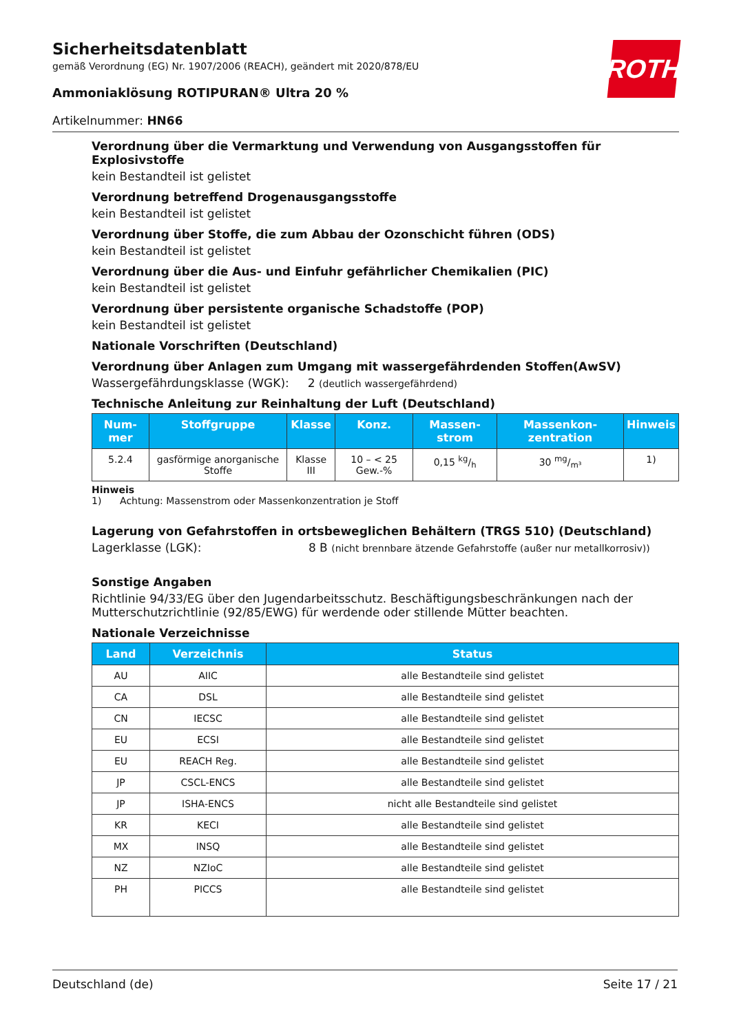ROTH
Sicherheitsdatenblatt
gemäß Verordnung (EG) Nr. 1907/2006 (REACH), geändert mit 2020/878/EU
Ammoniaklösung ROTIPURAN® Ultra 20 %
Artikelnummer: HN66
Verordnung über die Vermarktung und Verwendung von Ausgangsstoffen für Explosivstoffe
kein Bestandteil ist gelistet
Verordnung betreffend Drogenausgangsstoffe
kein Bestandteil ist gelistet
Verordnung über Stoffe, die zum Abbau der Ozonschicht führen (ODS)
kein Bestandteil ist gelistet
Verordnung über die Aus- und Einfuhr gefährlicher Chemikalien (PIC)
kein Bestandteil ist gelistet
Verordnung über persistente organische Schadstoffe (POP)
kein Bestandteil ist gelistet
Nationale Vorschriften (Deutschland)
Verordnung über Anlagen zum Umgang mit wassergefährdenden Stoffen(AwSV)
Wassergefährdungsklasse (WGK): 2 (deutlich wassergefährdend)
Technische Anleitung zur Reinhaltung der Luft (Deutschland)
| Num-mer | Stoffgruppe | Klasse | Konz. | Massen-strom | Massenkon-zentration | Hinweis |
| --- | --- | --- | --- | --- | --- | --- |
| 5.2.4 | gasförmige anorganische Stoffe | Klasse III | 10 – < 25 Gew.-% | 0,15 kg/h | 30 mg/m³ | 1) |
Hinweis
1) Achtung: Massenstrom oder Massenkonzentration je Stoff
Lagerung von Gefahrstoffen in ortsbeweglichen Behältern (TRGS 510) (Deutschland)
Lagerklasse (LGK): 8 B (nicht brennbare ätzende Gefahrstoffe (außer nur metallkorrosiv))
Sonstige Angaben
Richtlinie 94/33/EG über den Jugendarbeitsschutz. Beschäftigungsbeschränkungen nach der Mutterschutzrichtlinie (92/85/EWG) für werdende oder stillende Mütter beachten.
Nationale Verzeichnisse
| Land | Verzeichnis | Status |
| --- | --- | --- |
| AU | AIIC | alle Bestandteile sind gelistet |
| CA | DSL | alle Bestandteile sind gelistet |
| CN | IECSC | alle Bestandteile sind gelistet |
| EU | ECSI | alle Bestandteile sind gelistet |
| EU | REACH Reg. | alle Bestandteile sind gelistet |
| JP | CSCL-ENCS | alle Bestandteile sind gelistet |
| JP | ISHA-ENCS | nicht alle Bestandteile sind gelistet |
| KR | KECI | alle Bestandteile sind gelistet |
| MX | INSQ | alle Bestandteile sind gelistet |
| NZ | NZIoC | alle Bestandteile sind gelistet |
| PH | PICCS | alle Bestandteile sind gelistet |
Deutschland (de) Seite 17 / 21